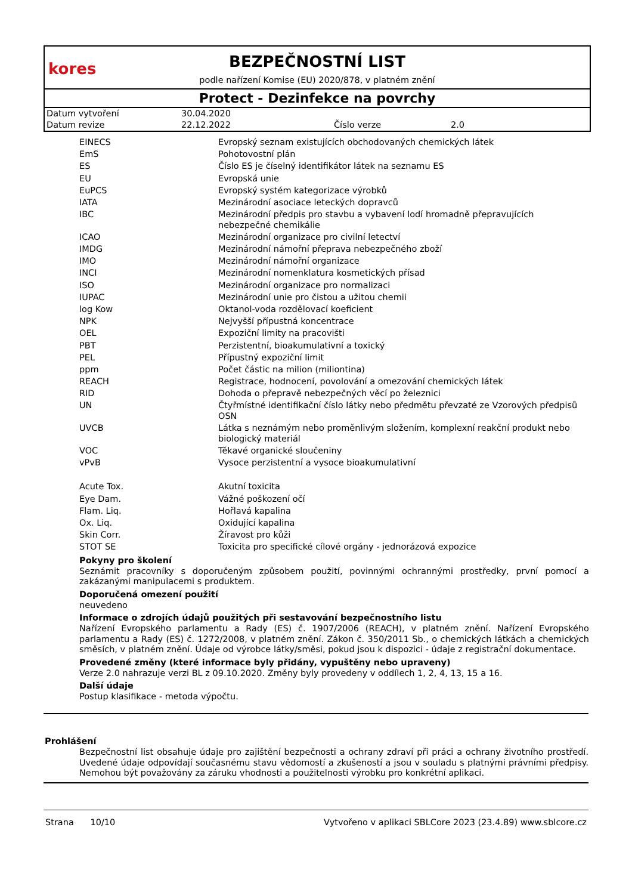kores
BEZPEČNOSTNÍ LIST
podle nařízení Komise (EU) 2020/878, v platném znění
Protect - Dezinfekce na povrchy
| Datum vytvoření | 30.04.2020 | | |
| Datum revize | 22.12.2022 | Číslo verze | 2.0 |
| EINECS | Evropský seznam existujících obchodovaných chemických látek |
| EmS | Pohotovostní plán |
| ES | Číslo ES je číselný identifikátor látek na seznamu ES |
| EU | Evropská unie |
| EuPCS | Evropský systém kategorizace výrobků |
| IATA | Mezinárodní asociace leteckých dopravců |
| IBC | Mezinárodní předpis pro stavbu a vybavení lodí hromadně přepravujících nebezpečné chemikálie |
| ICAO | Mezinárodní organizace pro civilní letectví |
| IMDG | Mezinárodní námořní přeprava nebezpečného zboží |
| IMO | Mezinárodní námořní organizace |
| INCI | Mezinárodní nomenklatura kosmetických přísad |
| ISO | Mezinárodní organizace pro normalizaci |
| IUPAC | Mezinárodní unie pro čistou a užitou chemii |
| log Kow | Oktanol-voda rozdělovací koeficient |
| NPK | Nejvyšší přípustná koncentrace |
| OEL | Expoziční limity na pracovišti |
| PBT | Perzistentní, bioakumulativní a toxický |
| PEL | Přípustný expoziční limit |
| ppm | Počet částic na milion (miliontina) |
| REACH | Registrace, hodnocení, povolování a omezování chemických látek |
| RID | Dohoda o přepravě nebezpečných věcí po železnici |
| UN | Čtyřmístné identifikační číslo látky nebo předmětu převzaté ze Vzorových předpisů OSN |
| UVCB | Látka s neznámým nebo proměnlivým složením, komplexní reakční produkt nebo biologický materiál |
| VOC | Těkavé organické sloučeniny |
| vPvB | Vysoce perzistentní a vysoce bioakumulativní |
| Acute Tox. | Akutní toxicita |
| Eye Dam. | Vážné poškození očí |
| Flam. Liq. | Hořlavá kapalina |
| Ox. Liq. | Oxidující kapalina |
| Skin Corr. | Žíravost pro kůži |
| STOT SE | Toxicita pro specifické cílové orgány - jednorázová expozice |
Pokyny pro školení
Seznámit pracovníky s doporučeným způsobem použití, povinnými ochrannými prostředky, první pomocí a zakázanými manipulacemi s produktem.
Doporučená omezení použití
neuvedeno
Informace o zdrojích údajů použitých při sestavování bezpečnostního listu
Nařízení Evropského parlamentu a Rady (ES) č. 1907/2006 (REACH), v platném znění. Nařízení Evropského parlamentu a Rady (ES) č. 1272/2008, v platném znění. Zákon č. 350/2011 Sb., o chemických látkách a chemických směsích, v platném znění. Údaje od výrobce látky/směsi, pokud jsou k dispozici - údaje z registrační dokumentace.
Provedené změny (které informace byly přidány, vypuštěny nebo upraveny)
Verze 2.0 nahrazuje verzi BL z 09.10.2020. Změny byly provedeny v oddílech 1, 2, 4, 13, 15 a 16.
Další údaje
Postup klasifikace - metoda výpočtu.
Prohlášení
Bezpečnostní list obsahuje údaje pro zajištění bezpečnosti a ochrany zdraví při práci a ochrany životního prostředí. Uvedené údaje odpovídají současnému stavu vědomostí a zkušeností a jsou v souladu s platnými právními předpisy. Nemohou být považovány za záruku vhodnosti a použitelnosti výrobku pro konkrétní aplikaci.
Strana 10/10 Vytvořeno v aplikaci SBLCore 2023 (23.4.89) www.sblcore.cz